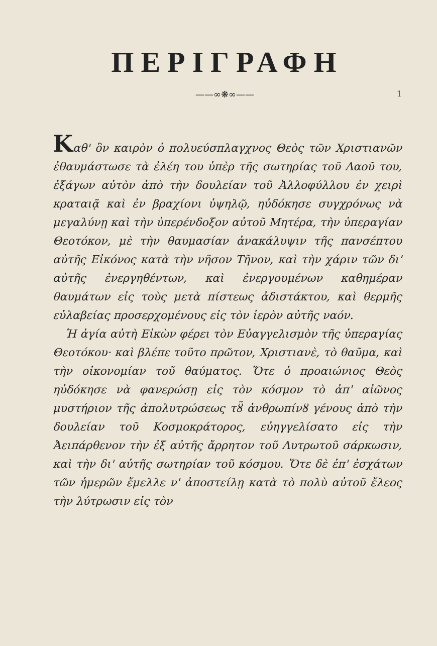ΠΕΡΙΓΡΑΦΗ
——∞❋∞—— 1
Καθ' ὃν καιρὸν ὁ πολυεύσπλαγχνος Θεὸς τῶν Χριστιανῶν ἐθαυμάστωσε τὰ ἐλέη του ὑπὲρ τῆς σωτηρίας τοῦ Λαοῦ του, ἐξάγων αὐτὸν ἀπὸ τὴν δουλείαν τοῦ Ἀλλοφύλλου ἐν χειρὶ κραταιᾷ καὶ ἐν βραχίονι ὑψηλῷ, ηὐδόκησε συγχρόνως νὰ μεγαλύνῃ καὶ τὴν ὑπερένδοξον αὐτοῦ Μητέρα, τὴν ὑπεραγίαν Θεοτόκον, μὲ τὴν θαυμασίαν ἀνακάλυψιν τῆς πανσέπτου αὐτῆς Εἰκόνος κατὰ τὴν νῆσον Τῆνον, καὶ τὴν χάριν τῶν δι' αὐτῆς ἐνεργηθέντων, καὶ ἐνεργουμένων καθημέραν θαυμάτων εἰς τοὺς μετὰ πίστεως ἀδιστάκτου, καὶ θερμῆς εὐλαβείας προσερχομένους εἰς τὸν ἱερὸν αὐτῆς ναόν.
Ἡ ἁγία αὐτὴ Εἰκὼν φέρει τὸν Εὐαγγελισμὸν τῆς ὑπεραγίας Θεοτόκου· καὶ βλέπε τοῦτο πρῶτον, Χριστιανὲ, τὸ θαῦμα, καὶ τὴν οἰκονομίαν τοῦ θαύματος. Ὅτε ὁ προαιώνιος Θεὸς ηὐδόκησε νὰ φανερώσῃ εἰς τὸν κόσμον τὸ ἀπ' αἰῶνος μυστήριον τῆς ἀπολυτρώσεως τȣ̃ ἀνθρωπίνȣ γένους ἀπὸ τὴν δουλείαν τοῦ Κοσμοκράτορος, εὐηγγελίσατο εἰς τὴν Ἀειπάρθενον τὴν ἐξ αὐτῆς ἄρρητον τοῦ Λυτρωτοῦ σάρκωσιν, καὶ τὴν δι' αὐτῆς σωτηρίαν τοῦ κόσμου. Ὅτε δὲ ἐπ' ἐσχάτων τῶν ἡμερῶν ἔμελλε ν' ἀποστείλῃ κατὰ τὸ πολὺ αὐτοῦ ἔλεος τὴν λύτρωσιν εἰς τὸν